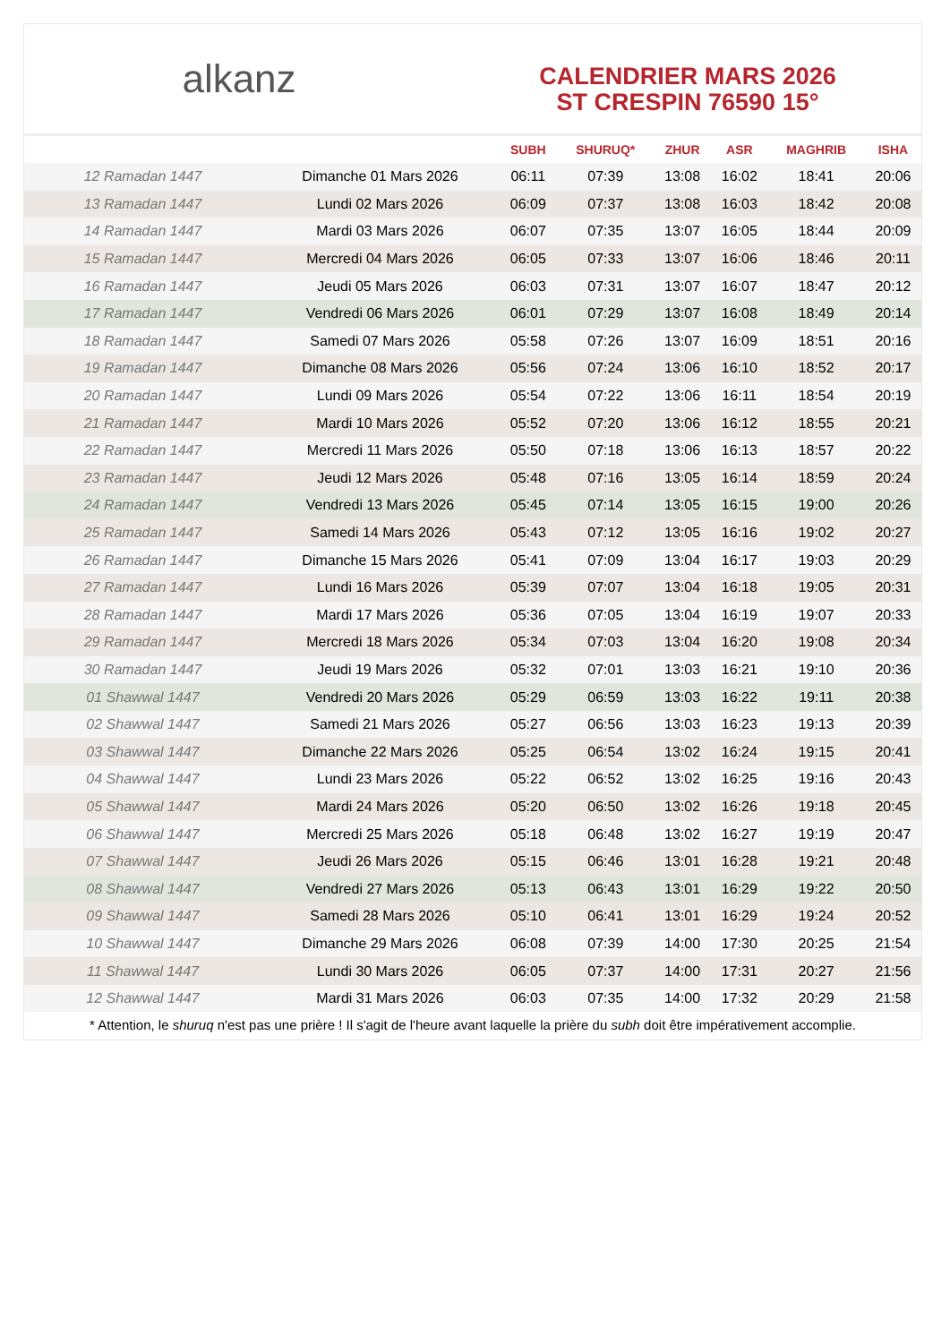alkanz
CALENDRIER MARS 2026
ST CRESPIN 76590 15°
| | | SUBH | SHURUQ* | ZHUR | ASR | MAGHRIB | ISHA |
| --- | --- | --- | --- | --- | --- | --- | --- |
| 12 Ramadan 1447 | Dimanche 01 Mars 2026 | 06:11 | 07:39 | 13:08 | 16:02 | 18:41 | 20:06 |
| 13 Ramadan 1447 | Lundi 02 Mars 2026 | 06:09 | 07:37 | 13:08 | 16:03 | 18:42 | 20:08 |
| 14 Ramadan 1447 | Mardi 03 Mars 2026 | 06:07 | 07:35 | 13:07 | 16:05 | 18:44 | 20:09 |
| 15 Ramadan 1447 | Mercredi 04 Mars 2026 | 06:05 | 07:33 | 13:07 | 16:06 | 18:46 | 20:11 |
| 16 Ramadan 1447 | Jeudi 05 Mars 2026 | 06:03 | 07:31 | 13:07 | 16:07 | 18:47 | 20:12 |
| 17 Ramadan 1447 | Vendredi 06 Mars 2026 | 06:01 | 07:29 | 13:07 | 16:08 | 18:49 | 20:14 |
| 18 Ramadan 1447 | Samedi 07 Mars 2026 | 05:58 | 07:26 | 13:07 | 16:09 | 18:51 | 20:16 |
| 19 Ramadan 1447 | Dimanche 08 Mars 2026 | 05:56 | 07:24 | 13:06 | 16:10 | 18:52 | 20:17 |
| 20 Ramadan 1447 | Lundi 09 Mars 2026 | 05:54 | 07:22 | 13:06 | 16:11 | 18:54 | 20:19 |
| 21 Ramadan 1447 | Mardi 10 Mars 2026 | 05:52 | 07:20 | 13:06 | 16:12 | 18:55 | 20:21 |
| 22 Ramadan 1447 | Mercredi 11 Mars 2026 | 05:50 | 07:18 | 13:06 | 16:13 | 18:57 | 20:22 |
| 23 Ramadan 1447 | Jeudi 12 Mars 2026 | 05:48 | 07:16 | 13:05 | 16:14 | 18:59 | 20:24 |
| 24 Ramadan 1447 | Vendredi 13 Mars 2026 | 05:45 | 07:14 | 13:05 | 16:15 | 19:00 | 20:26 |
| 25 Ramadan 1447 | Samedi 14 Mars 2026 | 05:43 | 07:12 | 13:05 | 16:16 | 19:02 | 20:27 |
| 26 Ramadan 1447 | Dimanche 15 Mars 2026 | 05:41 | 07:09 | 13:04 | 16:17 | 19:03 | 20:29 |
| 27 Ramadan 1447 | Lundi 16 Mars 2026 | 05:39 | 07:07 | 13:04 | 16:18 | 19:05 | 20:31 |
| 28 Ramadan 1447 | Mardi 17 Mars 2026 | 05:36 | 07:05 | 13:04 | 16:19 | 19:07 | 20:33 |
| 29 Ramadan 1447 | Mercredi 18 Mars 2026 | 05:34 | 07:03 | 13:04 | 16:20 | 19:08 | 20:34 |
| 30 Ramadan 1447 | Jeudi 19 Mars 2026 | 05:32 | 07:01 | 13:03 | 16:21 | 19:10 | 20:36 |
| 01 Shawwal 1447 | Vendredi 20 Mars 2026 | 05:29 | 06:59 | 13:03 | 16:22 | 19:11 | 20:38 |
| 02 Shawwal 1447 | Samedi 21 Mars 2026 | 05:27 | 06:56 | 13:03 | 16:23 | 19:13 | 20:39 |
| 03 Shawwal 1447 | Dimanche 22 Mars 2026 | 05:25 | 06:54 | 13:02 | 16:24 | 19:15 | 20:41 |
| 04 Shawwal 1447 | Lundi 23 Mars 2026 | 05:22 | 06:52 | 13:02 | 16:25 | 19:16 | 20:43 |
| 05 Shawwal 1447 | Mardi 24 Mars 2026 | 05:20 | 06:50 | 13:02 | 16:26 | 19:18 | 20:45 |
| 06 Shawwal 1447 | Mercredi 25 Mars 2026 | 05:18 | 06:48 | 13:02 | 16:27 | 19:19 | 20:47 |
| 07 Shawwal 1447 | Jeudi 26 Mars 2026 | 05:15 | 06:46 | 13:01 | 16:28 | 19:21 | 20:48 |
| 08 Shawwal 1447 | Vendredi 27 Mars 2026 | 05:13 | 06:43 | 13:01 | 16:29 | 19:22 | 20:50 |
| 09 Shawwal 1447 | Samedi 28 Mars 2026 | 05:10 | 06:41 | 13:01 | 16:29 | 19:24 | 20:52 |
| 10 Shawwal 1447 | Dimanche 29 Mars 2026 | 06:08 | 07:39 | 14:00 | 17:30 | 20:25 | 21:54 |
| 11 Shawwal 1447 | Lundi 30 Mars 2026 | 06:05 | 07:37 | 14:00 | 17:31 | 20:27 | 21:56 |
| 12 Shawwal 1447 | Mardi 31 Mars 2026 | 06:03 | 07:35 | 14:00 | 17:32 | 20:29 | 21:58 |
* Attention, le shuruq n'est pas une prière ! Il s'agit de l'heure avant laquelle la prière du subh doit être impérativement accomplie.